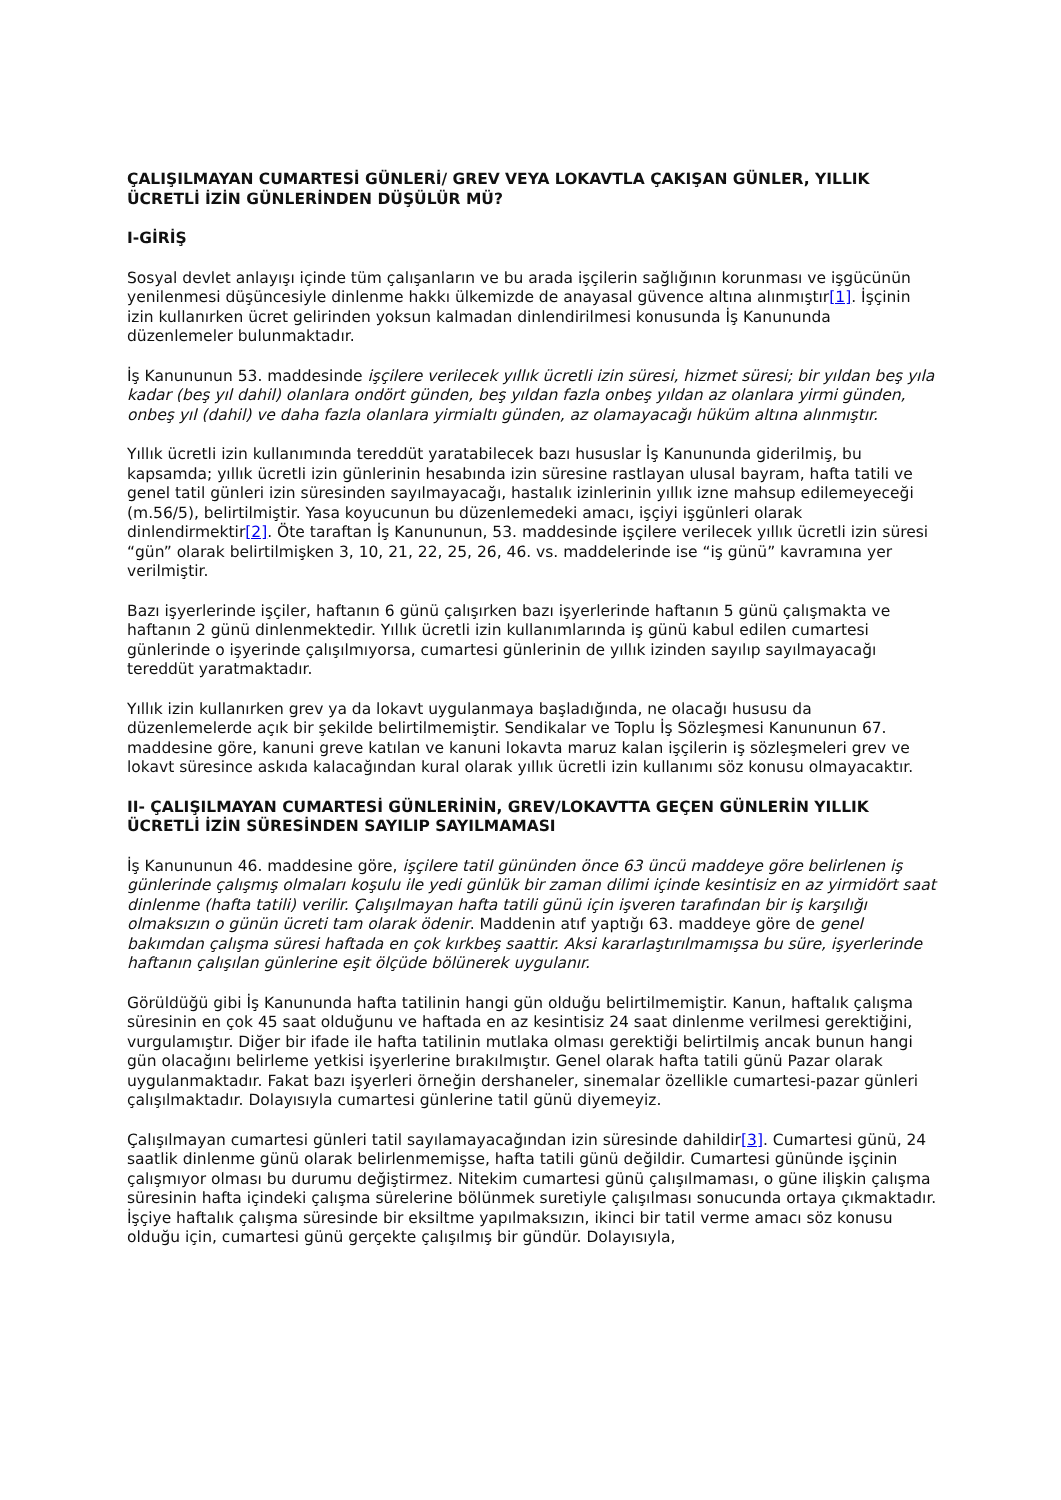ÇALIŞILMAYAN CUMARTESİ GÜNLERİ/ GREV VEYA LOKAVTLA ÇAKIŞAN GÜNLER, YILLIK ÜCRETLİ İZİN GÜNLERİNDEN DÜŞÜLÜR MÜ?
I-GİRİŞ
Sosyal devlet anlayışı içinde tüm çalışanların ve bu arada işçilerin sağlığının korunması ve işgücünün yenilenmesi düşüncesiyle dinlenme hakkı ülkemizde de anayasal güvence altına alınmıştır[1]. İşçinin izin kullanırken ücret gelirinden yoksun kalmadan dinlendirilmesi konusunda İş Kanununda düzenlemeler bulunmaktadır.
İş Kanununun 53. maddesinde işçilere verilecek yıllık ücretli izin süresi, hizmet süresi; bir yıldan beş yıla kadar (beş yıl dahil) olanlara ondört günden, beş yıldan fazla onbeş yıldan az olanlara yirmi günden, onbeş yıl (dahil) ve daha fazla olanlara yirmialtı günden, az olamayacağı hüküm altına alınmıştır.
Yıllık ücretli izin kullanımında tereddüt yaratabilecek bazı hususlar İş Kanununda giderilmiş, bu kapsamda; yıllık ücretli izin günlerinin hesabında izin süresine rastlayan ulusal bayram, hafta tatili ve genel tatil günleri izin süresinden sayılmayacağı, hastalık izinlerinin yıllık izne mahsup edilemeyeceği (m.56/5), belirtilmiştir. Yasa koyucunun bu düzenlemedeki amacı, işçiyi işgünleri olarak dinlendirmektir[2]. Öte taraftan İş Kanununun, 53. maddesinde işçilere verilecek yıllık ücretli izin süresi “gün” olarak belirtilmişken 3, 10, 21, 22, 25, 26, 46. vs. maddelerinde ise “iş günü” kavramına yer verilmiştir.
Bazı işyerlerinde işçiler, haftanın 6 günü çalışırken bazı işyerlerinde haftanın 5 günü çalışmakta ve haftanın 2 günü dinlenmektedir. Yıllık ücretli izin kullanımlarında iş günü kabul edilen cumartesi günlerinde o işyerinde çalışılmıyorsa, cumartesi günlerinin de yıllık izinden sayılıp sayılmayacağı tereddüt yaratmaktadır.
Yıllık izin kullanırken grev ya da lokavt uygulanmaya başladığında, ne olacağı hususu da düzenlemelerde açık bir şekilde belirtilmemiştir. Sendikalar ve Toplu İş Sözleşmesi Kanununun 67. maddesine göre, kanuni greve katılan ve kanuni lokavta maruz kalan işçilerin iş sözleşmeleri grev ve lokavt süresince askıda kalacağından kural olarak yıllık ücretli izin kullanımı söz konusu olmayacaktır.
II- ÇALIŞILMAYAN CUMARTESİ GÜNLERİNİN, GREV/LOKAVTTA GEÇEN GÜNLERİN YILLIK ÜCRETLİ İZİN SÜRESİNDEN SAYILIP SAYILMAMASI
İş Kanununun 46. maddesine göre, işçilere tatil gününden önce 63 üncü maddeye göre belirlenen iş günlerinde çalışmış olmaları koşulu ile yedi günlük bir zaman dilimi içinde kesintisiz en az yirmidört saat dinlenme (hafta tatili) verilir. Çalışılmayan hafta tatili günü için işveren tarafından bir iş karşılığı olmaksızın o günün ücreti tam olarak ödenir. Maddenin atıf yaptığı 63. maddeye göre de genel bakımdan çalışma süresi haftada en çok kırkbeş saattir. Aksi kararlaştırılmamışsa bu süre, işyerlerinde haftanın çalışılan günlerine eşit ölçüde bölünerek uygulanır.
Görüldüğü gibi İş Kanununda hafta tatilinin hangi gün olduğu belirtilmemiştir. Kanun, haftalık çalışma süresinin en çok 45 saat olduğunu ve haftada en az kesintisiz 24 saat dinlenme verilmesi gerektiğini, vurgulamıştır. Diğer bir ifade ile hafta tatilinin mutlaka olması gerektiği belirtilmiş ancak bunun hangi gün olacağını belirleme yetkisi işyerlerine bırakılmıştır. Genel olarak hafta tatili günü Pazar olarak uygulanmaktadır. Fakat bazı işyerleri örneğin dershaneler, sinemalar özellikle cumartesi-pazar günleri çalışılmaktadır. Dolayısıyla cumartesi günlerine tatil günü diyemeyiz.
Çalışılmayan cumartesi günleri tatil sayılamayacağından izin süresinde dahildir[3]. Cumartesi günü, 24 saatlik dinlenme günü olarak belirlenmemişse, hafta tatili günü değildir. Cumartesi gününde işçinin çalışmıyor olması bu durumu değiştirmez. Nitekim cumartesi günü çalışılmaması, o güne ilişkin çalışma süresinin hafta içindeki çalışma sürelerine bölünmek suretiyle çalışılması sonucunda ortaya çıkmaktadır. İşçiye haftalık çalışma süresinde bir eksiltme yapılmaksızın, ikinci bir tatil verme amacı söz konusu olduğu için, cumartesi günü gerçekte çalışılmış bir gündür. Dolayısıyla,